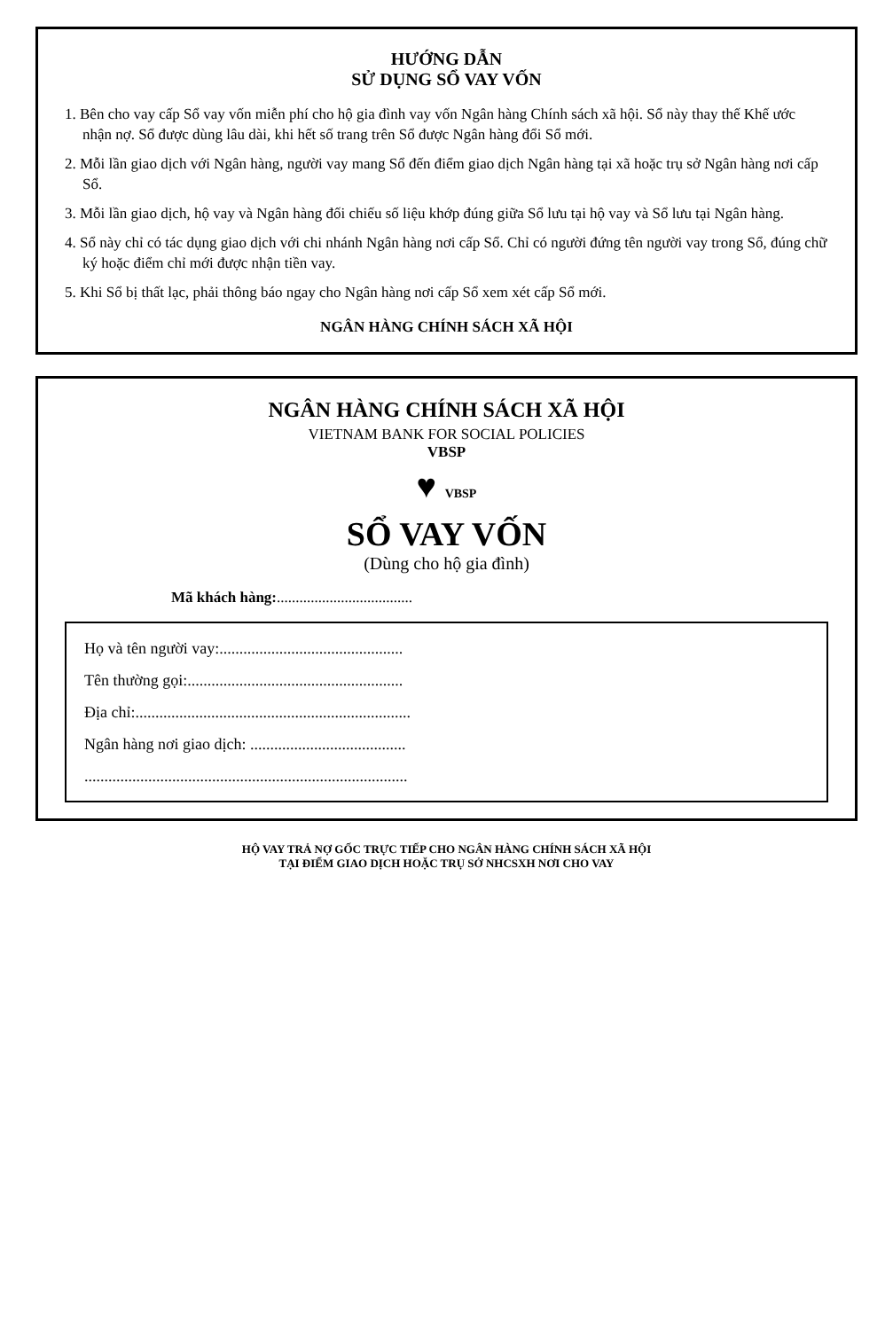HƯỚNG DẪN
SỬ DỤNG SỔ VAY VỐN
1. Bên cho vay cấp Sổ vay vốn miễn phí cho hộ gia đình vay vốn Ngân hàng Chính sách xã hội. Sổ này thay thế Khế ước nhận nợ. Sổ được dùng lâu dài, khi hết số trang trên Sổ được Ngân hàng đổi Sổ mới.
2. Mỗi lần giao dịch với Ngân hàng, người vay mang Sổ đến điểm giao dịch Ngân hàng tại xã hoặc trụ sở Ngân hàng nơi cấp Sổ.
3. Mỗi lần giao dịch, hộ vay và Ngân hàng đối chiếu số liệu khớp đúng giữa Sổ lưu tại hộ vay và Sổ lưu tại Ngân hàng.
4. Sổ này chỉ có tác dụng giao dịch với chi nhánh Ngân hàng nơi cấp Sổ. Chỉ có người đứng tên người vay trong Sổ, đúng chữ ký hoặc điểm chỉ mới được nhận tiền vay.
5. Khi Sổ bị thất lạc, phải thông báo ngay cho Ngân hàng nơi cấp Sổ xem xét cấp Sổ mới.
NGÂN HÀNG CHÍNH SÁCH XÃ HỘI
NGÂN HÀNG CHÍNH SÁCH XÃ HỘI
VIETNAM BANK FOR SOCIAL POLICIES
VBSP
♥ VBSP
SỔ VAY VỐN
(Dùng cho hộ gia đình)
Mã khách hàng:....................................
Họ và tên người vay:..............................................
Tên thường gọi:......................................................
Địa chỉ:.....................................................................
Ngân hàng nơi giao dịch: .......................................
.................................................................................
HỘ VAY TRẢ NỢ GỐC TRỰC TIẾP CHO NGÂN HÀNG CHÍNH SÁCH XÃ HỘI
TẠI ĐIỂM GIAO DỊCH HOẶC TRỤ SỞ NHCSXH NƠI CHO VAY